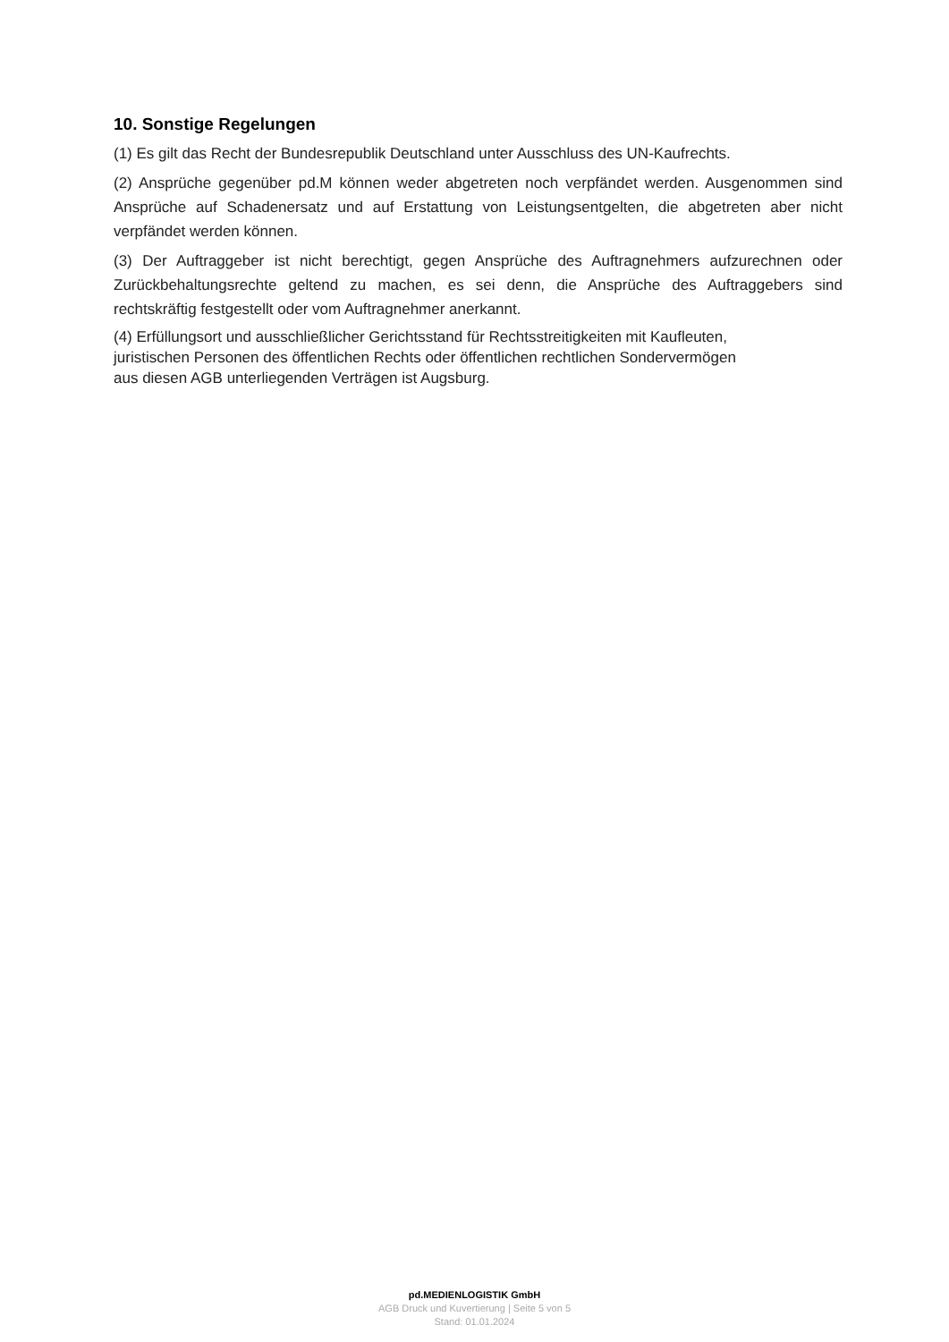10. Sonstige Regelungen
(1) Es gilt das Recht der Bundesrepublik Deutschland unter Ausschluss des UN-Kaufrechts.
(2) Ansprüche gegenüber pd.M können weder abgetreten noch verpfändet werden. Ausgenommen sind Ansprüche auf Schadenersatz und auf Erstattung von Leistungsentgelten, die abgetreten aber nicht verpfändet werden können.
(3) Der Auftraggeber ist nicht berechtigt, gegen Ansprüche des Auftragnehmers aufzurechnen oder Zurückbehaltungsrechte geltend zu machen, es sei denn, die Ansprüche des Auftraggebers sind rechtskräftig festgestellt oder vom Auftragnehmer anerkannt.
(4) Erfüllungsort und ausschließlicher Gerichtsstand für Rechtsstreitigkeiten mit Kaufleuten,
juristischen Personen des öffentlichen Rechts oder öffentlichen rechtlichen Sondervermögen
aus diesen AGB unterliegenden Verträgen ist Augsburg.
pd.MEDIENLOGISTIK GmbH
AGB Druck und Kuvertierung | Seite 5 von 5
Stand: 01.01.2024